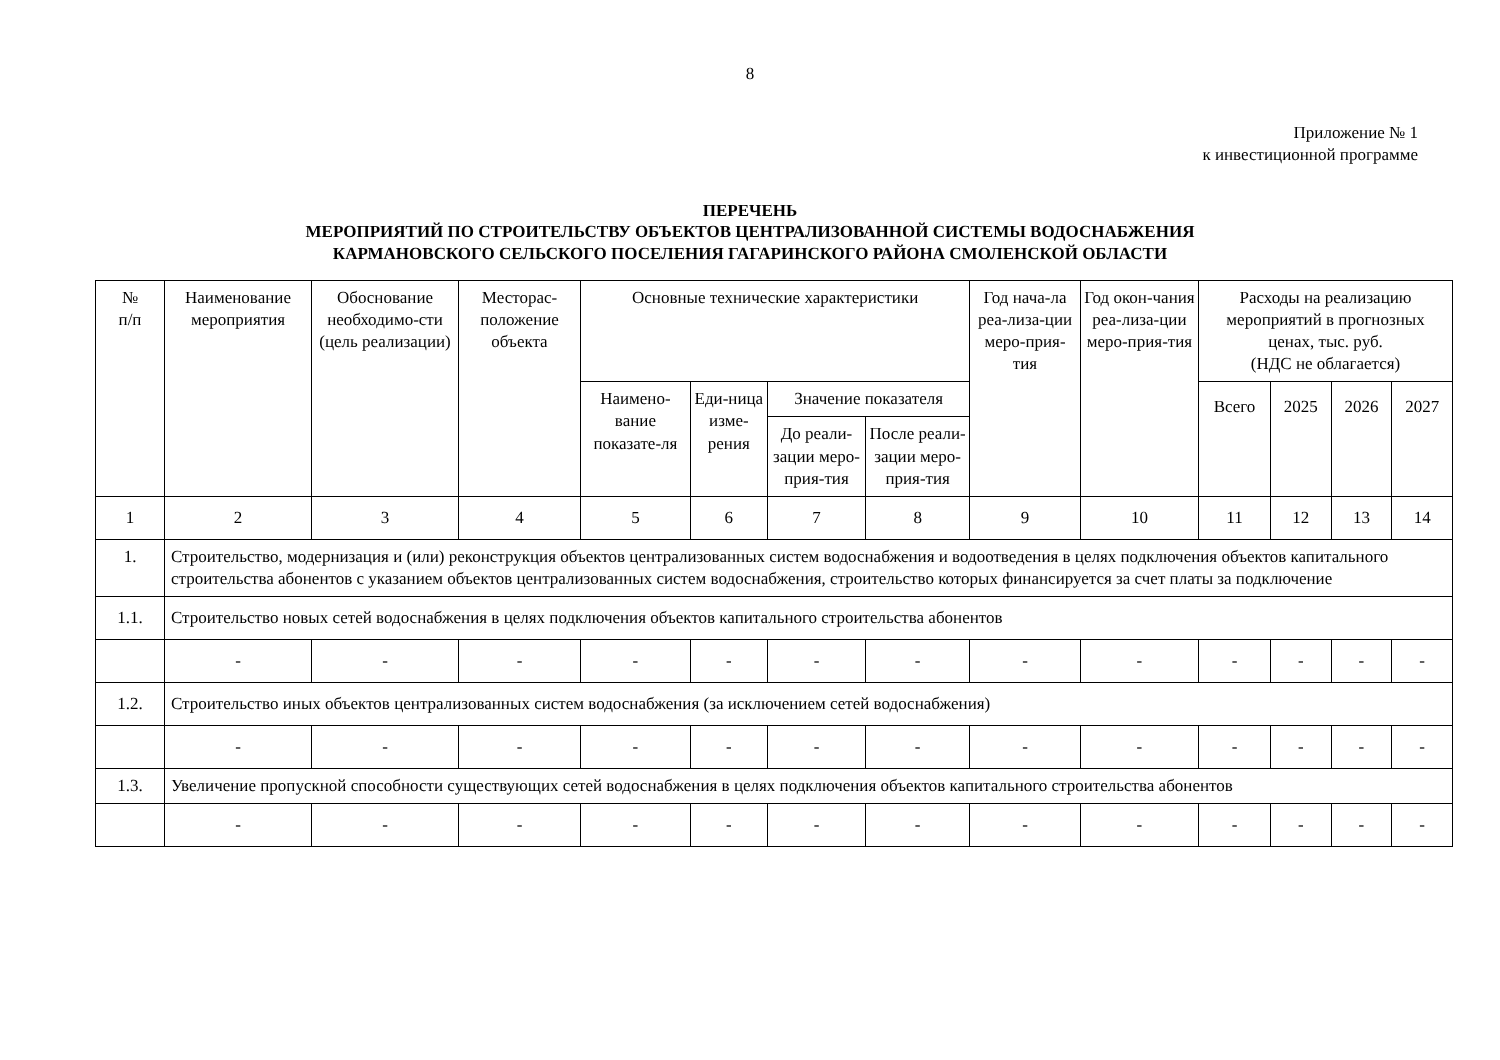8
Приложение № 1
к инвестиционной программе
ПЕРЕЧЕНЬ
МЕРОПРИЯТИЙ ПО СТРОИТЕЛЬСТВУ ОБЪЕКТОВ ЦЕНТРАЛИЗОВАННОЙ СИСТЕМЫ ВОДОСНАБЖЕНИЯ
КАРМАНОВСКОГО СЕЛЬСКОГО ПОСЕЛЕНИЯ ГАГАРИНСКОГО РАЙОНА СМОЛЕНСКОЙ ОБЛАСТИ
| № п/п | Наименование мероприятия | Обоснование необходимо-сти (цель реализации) | Месторас-положение объекта | Основные технические характеристики | | | | Год нача-ла реа-лиза-ции меро-прия-тия | Год окон-чания реа-лиза-ции меро-прия-тия | Расходы на реализацию мероприятий в прогнозных ценах, тыс. руб. (НДС не облагается) | | | |
| --- | --- | --- | --- | --- | --- | --- | --- | --- | --- | --- | --- | --- | --- |
| | | | | Наимено-вание показате-ля | Еди-ница изме-рения | Значение показателя | | | | Всего | 2025 | 2026 | 2027 |
| | | | | | | До реали-зации меро-прия-тия | После реали-зации меро-прия-тия | | | | | | |
| 1 | 2 | 3 | 4 | 5 | 6 | 7 | 8 | 9 | 10 | 11 | 12 | 13 | 14 |
| 1. | Строительство, модернизация и (или) реконструкция объектов централизованных систем водоснабжения и водоотведения в целях подключения объектов капитального строительства абонентов с указанием объектов централизованных систем водоснабжения, строительство которых финансируется за счет платы за подключение | | | | | | | | | | | | |
| 1.1. | Строительство новых сетей водоснабжения в целях подключения объектов капитального строительства абонентов | | | | | | | | | | | | |
| | - | - | - | - | - | - | - | - | - | - | - | - | - |
| 1.2. | Строительство иных объектов централизованных систем водоснабжения (за исключением сетей водоснабжения) | | | | | | | | | | | | |
| | - | - | - | - | - | - | - | - | - | - | - | - | - |
| 1.3. | Увеличение пропускной способности существующих сетей водоснабжения в целях подключения объектов капитального строительства абонентов | | | | | | | | | | | | |
| | - | - | - | - | - | - | - | - | - | - | - | - | - |